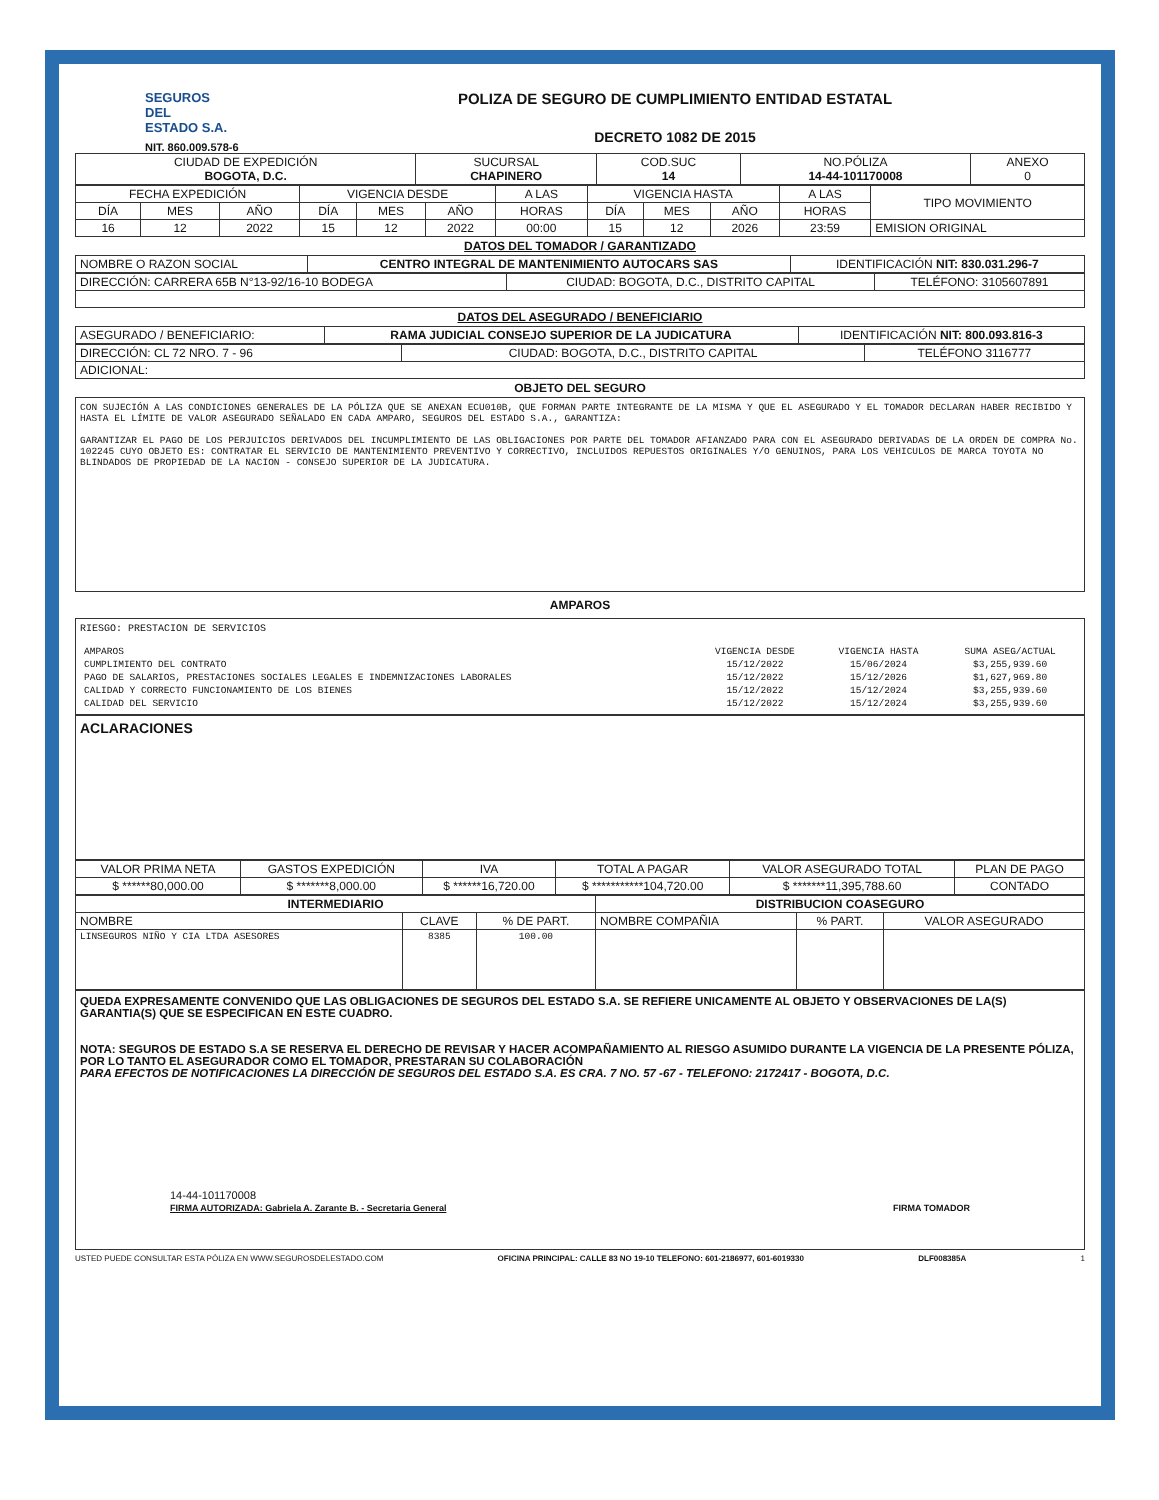SEGUROS
DEL
ESTADO S.A.
NIT. 860.009.578-6
POLIZA DE SEGURO DE CUMPLIMIENTO ENTIDAD ESTATAL
DECRETO 1082 DE 2015
| CIUDAD DE EXPEDICIÓN BOGOTA, D.C. | SUCURSAL CHAPINERO | COD.SUC 14 | NO.PÓLIZA 14-44-101170008 | ANEXO 0 |
| FECHA EXPEDICIÓN | | | VIGENCIA DESDE | | | A LAS | VIGENCIA HASTA | | | A LAS | TIPO MOVIMIENTO |
| DÍA | MES | AÑO | DÍA | MES | AÑO | HORAS | DÍA | MES | AÑO | HORAS | |
| 16 | 12 | 2022 | 15 | 12 | 2022 | 00:00 | 15 | 12 | 2026 | 23:59 | EMISION ORIGINAL |
DATOS DEL TOMADOR / GARANTIZADO
| NOMBRE O RAZON SOCIAL | CENTRO INTEGRAL DE MANTENIMIENTO AUTOCARS SAS | IDENTIFICACIÓN NIT: 830.031.296-7 |
| DIRECCIÓN: CARRERA 65B N°13-92/16-10 BODEGA | CIUDAD: BOGOTA, D.C., DISTRITO CAPITAL | TELÉFONO: 3105607891 |
DATOS DEL ASEGURADO / BENEFICIARIO
| ASEGURADO / BENEFICIARIO: | RAMA JUDICIAL CONSEJO SUPERIOR DE LA JUDICATURA | IDENTIFICACIÓN NIT: 800.093.816-3 |
| DIRECCIÓN: CL 72 NRO. 7 - 96 | CIUDAD: BOGOTA, D.C., DISTRITO CAPITAL | TELÉFONO 3116777 |
| ADICIONAL: | | |
OBJETO DEL SEGURO
CON SUJECIÓN A LAS CONDICIONES GENERALES DE LA PÓLIZA QUE SE ANEXAN ECU010B, QUE FORMAN PARTE INTEGRANTE DE LA MISMA Y QUE EL ASEGURADO Y EL TOMADOR DECLARAN HABER RECIBIDO Y HASTA EL LÍMITE DE VALOR ASEGURADO SEÑALADO EN CADA AMPARO, SEGUROS DEL ESTADO S.A., GARANTIZA:
GARANTIZAR EL PAGO DE LOS PERJUICIOS DERIVADOS DEL INCUMPLIMIENTO DE LAS OBLIGACIONES POR PARTE DEL TOMADOR AFIANZADO PARA CON EL ASEGURADO DERIVADAS DE LA ORDEN DE COMPRA No. 102245 CUYO OBJETO ES: CONTRATAR EL SERVICIO DE MANTENIMIENTO PREVENTIVO Y CORRECTIVO, INCLUIDOS REPUESTOS ORIGINALES Y/O GENUINOS, PARA LOS VEHICULOS DE MARCA TOYOTA NO BLINDADOS DE PROPIEDAD DE LA NACION - CONSEJO SUPERIOR DE LA JUDICATURA.
AMPAROS
RIESGO: PRESTACION DE SERVICIOS
| AMPAROS | VIGENCIA DESDE | VIGENCIA HASTA | SUMA ASEG/ACTUAL |
| CUMPLIMIENTO DEL CONTRATO | 15/12/2022 | 15/06/2024 | $3,255,939.60 |
| PAGO DE SALARIOS, PRESTACIONES SOCIALES LEGALES E INDEMNIZACIONES LABORALES | 15/12/2022 | 15/12/2026 | $1,627,969.80 |
| CALIDAD Y CORRECTO FUNCIONAMIENTO DE LOS BIENES | 15/12/2022 | 15/12/2024 | $3,255,939.60 |
| CALIDAD DEL SERVICIO | 15/12/2022 | 15/12/2024 | $3,255,939.60 |
ACLARACIONES
| VALOR PRIMA NETA | GASTOS EXPEDICIÓN | IVA | TOTAL A PAGAR | VALOR ASEGURADO TOTAL | PLAN DE PAGO |
| $ ******80,000.00 | $ *******8,000.00 | $ ******16,720.00 | $ ***********104,720.00 | $ *******11,395,788.60 | CONTADO |
| INTERMEDIARIO | | | DISTRIBUCION COASEGURO | | |
| --- | --- | --- | --- | --- | --- |
| NOMBRE | CLAVE | % DE PART. | NOMBRE COMPAÑIA | % PART. | VALOR ASEGURADO |
| LINSEGUROS NIÑO Y CIA LTDA ASESORES | 8385 | 100.00 | | | |
QUEDA EXPRESAMENTE CONVENIDO QUE LAS OBLIGACIONES DE SEGUROS DEL ESTADO S.A. SE REFIERE UNICAMENTE AL OBJETO Y OBSERVACIONES DE LA(S) GARANTIA(S) QUE SE ESPECIFICAN EN ESTE CUADRO.
NOTA: SEGUROS DE ESTADO S.A SE RESERVA EL DERECHO DE REVISAR Y HACER ACOMPAÑAMIENTO AL RIESGO ASUMIDO DURANTE LA VIGENCIA DE LA PRESENTE PÓLIZA, POR LO TANTO EL ASEGURADOR COMO EL TOMADOR, PRESTARAN SU COLABORACIÓN
PARA EFECTOS DE NOTIFICACIONES LA DIRECCIÓN DE SEGUROS DEL ESTADO S.A. ES CRA. 7 NO. 57 -67 - TELEFONO: 2172417 - BOGOTA, D.C.
14-44-101170008
FIRMA AUTORIZADA: Gabriela A. Zarante B. - Secretaria General
FIRMA TOMADOR
USTED PUEDE CONSULTAR ESTA PÓLIZA EN WWW.SEGUROSDELESTADO.COM OFICINA PRINCIPAL: CALLE 83 NO 19-10 TELEFONO: 601-2186977, 601-6019330 DLF008385A 1